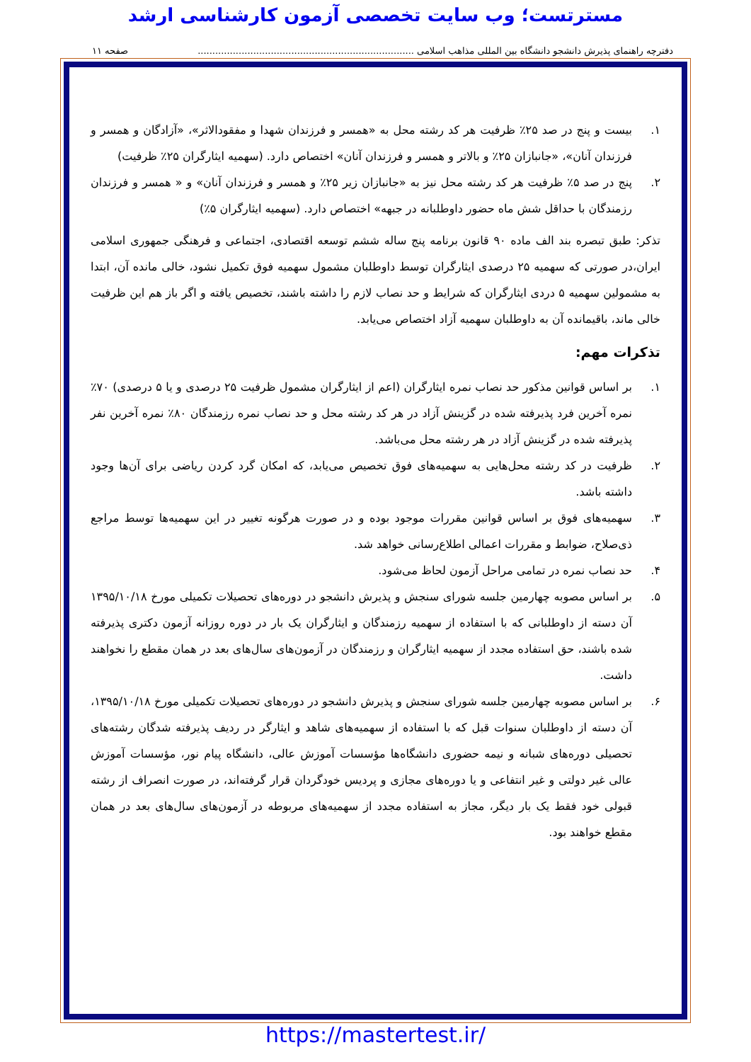مسترتست؛ وب سایت تخصصی آزمون کارشناسی ارشد
دفترچه راهنمای پذیرش دانشجو دانشگاه بین المللی مذاهب اسلامی .......................................................................... صفحه ۱۱
۱. بیست و پنج در صد ۲۵٪ ظرفیت هر کد رشته محل به «همسر و فرزندان شهدا و مفقودالاثر»، «آزادگان و همسر و فرزندان آنان»، «جانبازان ۲۵٪ و بالاتر و همسر و فرزندان آنان» اختصاص دارد. (سهمیه ایثارگران ۲۵٪ ظرفیت)
۲. پنج در صد ۵٪ ظرفیت هر کد رشته محل نیز به «جانبازان زیر ۲۵٪ و همسر و فرزندان آنان» و « همسر و فرزندان رزمندگان با حداقل شش ماه حضور داوطلبانه در جبهه» اختصاص دارد. (سهمیه ایثارگران ۵٪)
تذکر: طبق تبصره بند الف ماده ۹۰ قانون برنامه پنج ساله ششم توسعه اقتصادی، اجتماعی و فرهنگی جمهوری اسلامی ایران،در صورتی که سهمیه ۲۵ درصدی ایثارگران توسط داوطلبان مشمول سهمیه فوق تکمیل نشود، خالی مانده آن، ابتدا به مشمولین سهمیه ۵ دردی ایثارگران که شرایط و حد نصاب لازم را داشته باشند، تخصیص یافته و اگر باز هم این ظرفیت خالی ماند، باقیمانده آن به داوطلبان سهمیه آزاد اختصاص می‌یابد.
تذکرات مهم:
۱. بر اساس قوانین مذکور حد نصاب نمره ایثارگران (اعم از ایثارگران مشمول ظرفیت ۲۵ درصدی و یا ۵ درصدی) ۷۰٪ نمره آخرین فرد پذیرفته شده در گزینش آزاد در هر کد رشته محل و حد نصاب نمره رزمندگان ۸۰٪ نمره آخرین نفر پذیرفته شده در گزینش آزاد در هر رشته محل می‌باشد.
۲. ظرفیت در کد رشته محل‌هایی به سهمیه‌های فوق تخصیص می‌یابد، که امکان گرد کردن ریاضی برای آن‌ها وجود داشته باشد.
۳. سهمیه‌های فوق بر اساس قوانین مقررات موجود بوده و در صورت هرگونه تغییر در این سهمیه‌ها توسط مراجع ذی‌صلاح، ضوابط و مقررات اعمالی اطلاع‌رسانی خواهد شد.
۴. حد نصاب نمره در تمامی مراحل آزمون لحاظ می‌شود.
۵. بر اساس مصوبه چهارمین جلسه شورای سنجش و پذیرش دانشجو در دوره‌های تحصیلات تکمیلی مورخ ۱۳۹۵/۱۰/۱۸ آن دسته از داوطلبانی که با استفاده از سهمیه رزمندگان و ایثارگران یک بار در دوره روزانه آزمون دکتری پذیرفته شده باشند، حق استفاده مجدد از سهمیه ایثارگران و رزمندگان در آزمون‌های سال‌های بعد در همان مقطع را نخواهند داشت.
۶. بر اساس مصوبه چهارمین جلسه شورای سنجش و پذیرش دانشجو در دوره‌های تحصیلات تکمیلی مورخ ۱۳۹۵/۱۰/۱۸، آن دسته از داوطلبان سنوات قبل که با استفاده از سهمیه‌های شاهد و ایثارگر در ردیف پذیرفته شدگان رشته‌های تحصیلی دوره‌های شبانه و نیمه حضوری دانشگاه‌ها مؤسسات آموزش عالی، دانشگاه پیام نور، مؤسسات آموزش عالی غیر دولتی و غیر انتفاعی و یا دوره‌های مجازی و پردیس خودگردان قرار گرفته‌اند، در صورت انصراف از رشته قبولی خود فقط یک بار دیگر، مجاز به استفاده مجدد از سهمیه‌های مربوطه در آزمون‌های سال‌های بعد در همان مقطع خواهند بود.
https://mastertest.ir/